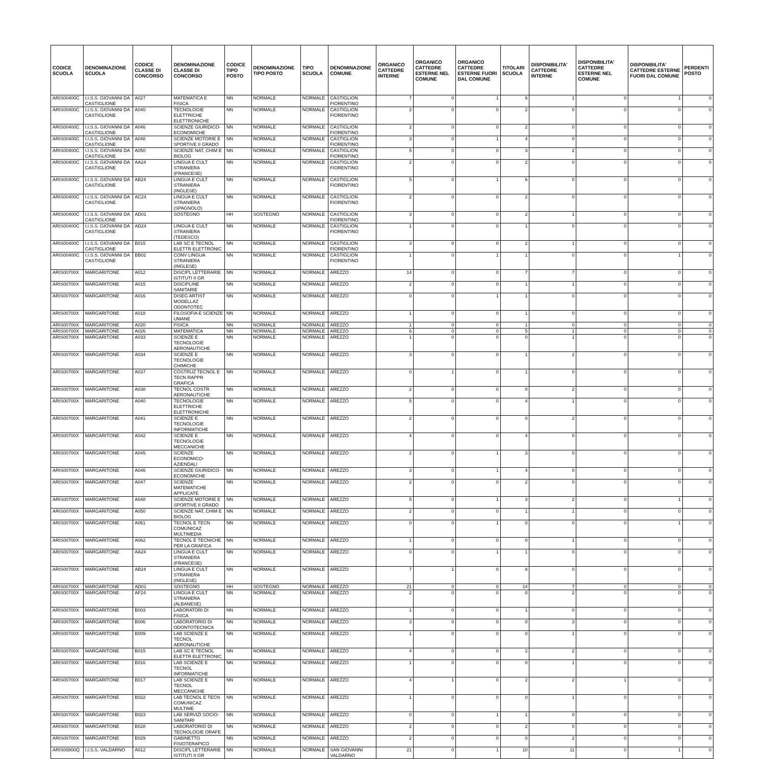| CODICE SCUOLA | DENOMINAZIONE SCUOLA | CODICE CLASSE DI CONCORSO | DENOMINAZIONE CLASSE DI CONCORSO | CODICE TIPO POSTO | DENOMINAZIONE TIPO POSTO | TIPO SCUOLA | DENOMINAZIONE COMUNE | ORGANICO CATTEDRE INTERNE | ORGANICO CATTEDRE ESTERNE NEL COMUNE | ORGANICO CATTEDRE ESTERNE FUORI DAL COMUNE | TITOLARI SCUOLA | DISPONIBILITA' CATTEDRE INTERNE | DISPONIBILITA' CATTEDRE ESTERNE NEL COMUNE | DISPONIBILITA' CATTEDRE ESTERNE FUORI DAL COMUNE | PERDENTI POSTO |
| --- | --- | --- | --- | --- | --- | --- | --- | --- | --- | --- | --- | --- | --- | --- | --- |
| ARIS00400C | I.I.S.S. GIOVANNI DA CASTIGLIONE | A027 | MATEMATICA E FISICA | NN | NORMALE | NORMALE | CASTIGLION FIORENTINO | 7 | 0 | 1 | 6 | 1 | 0 | 1 | 0 |
| ARIS00400C | I.I.S.S. GIOVANNI DA CASTIGLIONE | A040 | TECNOLOGIE ELETTRICHE ELETTRONICHE | NN | NORMALE | NORMALE | CASTIGLION FIORENTINO | 2 | 0 | 0 | 2 | 0 | 0 | 0 | 0 |
| ARIS00400C | I.I.S.S. GIOVANNI DA CASTIGLIONE | A046 | SCIENZE GIURIDICO-ECONOMICHE | NN | NORMALE | NORMALE | CASTIGLION FIORENTINO | 2 | 0 | 0 | 2 | 0 | 0 | 0 | 0 |
| ARIS00400C | I.I.S.S. GIOVANNI DA CASTIGLIONE | A048 | SCIENZE MOTORIE E SPORTIVE II GRADO | NN | NORMALE | NORMALE | CASTIGLION FIORENTINO | 3 | 0 | 1 | 4 | 0 | 0 | 0 | 0 |
| ARIS00400C | I.I.S.S. GIOVANNI DA CASTIGLIONE | A050 | SCIENZE NAT, CHIM E BIOLOG | NN | NORMALE | NORMALE | CASTIGLION FIORENTINO | 5 | 0 | 0 | 3 | 2 | 0 | 0 | 0 |
| ARIS00400C | I.I.S.S. GIOVANNI DA CASTIGLIONE | AA24 | LINGUA E CULT STRANIERA (FRANCESE) | NN | NORMALE | NORMALE | CASTIGLION FIORENTINO | 2 | 0 | 0 | 2 | 0 | 0 | 0 | 0 |
| ARIS00400C | I.I.S.S. GIOVANNI DA CASTIGLIONE | AB24 | LINGUA E CULT STRANIERA (INGLESE) | NN | NORMALE | NORMALE | CASTIGLION FIORENTINO | 5 | 0 | 1 | 6 | 0 | 0 | 0 | 0 |
| ARIS00400C | I.I.S.S. GIOVANNI DA CASTIGLIONE | AC24 | LINGUA E CULT STRANIERA (SPAGNOLO) | NN | NORMALE | NORMALE | CASTIGLION FIORENTINO | 2 | 0 | 0 | 2 | 0 | 0 | 0 | 0 |
| ARIS00400C | I.I.S.S. GIOVANNI DA CASTIGLIONE | AD01 | SOSTEGNO | HH | SOSTEGNO | NORMALE | CASTIGLION FIORENTINO | 3 | 0 | 0 | 2 | 1 | 0 | 0 | 0 |
| ARIS00400C | I.I.S.S. GIOVANNI DA CASTIGLIONE | AD24 | LINGUA E CULT STRANIERA (TEDESCO) | NN | NORMALE | NORMALE | CASTIGLION FIORENTINO | 1 | 0 | 0 | 1 | 0 | 0 | 0 | 0 |
| ARIS00400C | I.I.S.S. GIOVANNI DA CASTIGLIONE | B015 | LAB SC E TECNOL ELETTR ELETTRONIC | NN | NORMALE | NORMALE | CASTIGLION FIORENTINO | 3 | 0 | 0 | 2 | 1 | 0 | 0 | 0 |
| ARIS00400C | I.I.S.S. GIOVANNI DA CASTIGLIONE | BB02 | CONV LINGUA STRANIERA (INGLESE) | NN | NORMALE | NORMALE | CASTIGLION FIORENTINO | 1 | 0 | 1 | 1 | 0 | 0 | 1 | 0 |
| ARIS00700X | MARGARITONE | A012 | DISCIPL LETTERARIE ISTITUTI II GR | NN | NORMALE | NORMALE | AREZZO | 14 | 0 | 0 | 7 | 7 | 0 | 0 | 0 |
| ARIS00700X | MARGARITONE | A015 | DISCIPLINE SANITARIE | NN | NORMALE | NORMALE | AREZZO | 2 | 0 | 0 | 1 | 1 | 0 | 0 | 0 |
| ARIS00700X | MARGARITONE | A016 | DISEG ARTIST MODELLAZ ODONTOTEC | NN | NORMALE | NORMALE | AREZZO | 0 | 0 | 1 | 1 | 0 | 0 | 0 | 0 |
| ARIS00700X | MARGARITONE | A018 | FILOSOFIA E SCIENZE UMANE | NN | NORMALE | NORMALE | AREZZO | 1 | 0 | 0 | 1 | 0 | 0 | 0 | 0 |
| ARIS00700X | MARGARITONE | A020 | FISICA | NN | NORMALE | NORMALE | AREZZO | 1 | 0 | 0 | 1 | 0 | 0 | 0 | 0 |
| ARIS00700X | MARGARITONE | A026 | MATEMATICA | NN | NORMALE | NORMALE | AREZZO | 6 | 0 | 0 | 5 | 1 | 0 | 0 | 0 |
| ARIS00700X | MARGARITONE | A033 | SCIENZE E TECNOLOGIE AERONAUTICHE | NN | NORMALE | NORMALE | AREZZO | 1 | 0 | 0 | 0 | 1 | 0 | 0 | 0 |
| ARIS00700X | MARGARITONE | A034 | SCIENZE E TECNOLOGIE CHIMICHE | NN | NORMALE | NORMALE | AREZZO | 3 | 0 | 0 | 1 | 2 | 0 | 0 | 0 |
| ARIS00700X | MARGARITONE | A037 | COSTRUZ TECNOL E TECN RAPPR GRAFICA | NN | NORMALE | NORMALE | AREZZO | 0 | 1 | 0 | 1 | 0 | 0 | 0 | 0 |
| ARIS00700X | MARGARITONE | A038 | TECNOL COSTR AERONAUTICHE | NN | NORMALE | NORMALE | AREZZO | 2 | 0 | 0 | 0 | 2 | 0 | 0 | 0 |
| ARIS00700X | MARGARITONE | A040 | TECNOLOGIE ELETTRICHE ELETTRONICHE | NN | NORMALE | NORMALE | AREZZO | 5 | 0 | 0 | 4 | 1 | 0 | 0 | 0 |
| ARIS00700X | MARGARITONE | A041 | SCIENZE E TECNOLOGIE INFORMATICHE | NN | NORMALE | NORMALE | AREZZO | 2 | 0 | 0 | 0 | 2 | 0 | 0 | 0 |
| ARIS00700X | MARGARITONE | A042 | SCIENZE E TECNOLOGIE MECCANICHE | NN | NORMALE | NORMALE | AREZZO | 4 | 0 | 0 | 4 | 0 | 0 | 0 | 0 |
| ARIS00700X | MARGARITONE | A045 | SCIENZE ECONOMICO-AZIENDALI | NN | NORMALE | NORMALE | AREZZO | 2 | 0 | 1 | 3 | 0 | 0 | 0 | 0 |
| ARIS00700X | MARGARITONE | A046 | SCIENZE GIURIDICO-ECONOMICHE | NN | NORMALE | NORMALE | AREZZO | 3 | 0 | 1 | 4 | 0 | 0 | 0 | 0 |
| ARIS00700X | MARGARITONE | A047 | SCIENZE MATEMATICHE APPLICATE | NN | NORMALE | NORMALE | AREZZO | 2 | 0 | 0 | 2 | 0 | 0 | 0 | 0 |
| ARIS00700X | MARGARITONE | A048 | SCIENZE MOTORIE E SPORTIVE II GRADO | NN | NORMALE | NORMALE | AREZZO | 5 | 0 | 1 | 3 | 2 | 0 | 1 | 0 |
| ARIS00700X | MARGARITONE | A050 | SCIENZE NAT, CHIM E BIOLOG | NN | NORMALE | NORMALE | AREZZO | 2 | 0 | 0 | 1 | 1 | 0 | 0 | 0 |
| ARIS00700X | MARGARITONE | A061 | TECNOL E TECN COMUNICAZ MULTIMEDIA | NN | NORMALE | NORMALE | AREZZO | 0 | 0 | 1 | 0 | 0 | 0 | 1 | 0 |
| ARIS00700X | MARGARITONE | A062 | TECNOL E TECNICHE PER LA GRAFICA | NN | NORMALE | NORMALE | AREZZO | 1 | 0 | 0 | 0 | 1 | 0 | 0 | 0 |
| ARIS00700X | MARGARITONE | AA24 | LINGUA E CULT STRANIERA (FRANCESE) | NN | NORMALE | NORMALE | AREZZO | 0 | 0 | 1 | 1 | 0 | 0 | 0 | 0 |
| ARIS00700X | MARGARITONE | AB24 | LINGUA E CULT STRANIERA (INGLESE) | NN | NORMALE | NORMALE | AREZZO | 7 | 1 | 0 | 8 | 0 | 0 | 0 | 0 |
| ARIS00700X | MARGARITONE | AD01 | SOSTEGNO | HH | SOSTEGNO | NORMALE | AREZZO | 21 | 0 | 0 | 14 | 7 | 0 | 0 | 0 |
| ARIS00700X | MARGARITONE | AF24 | LINGUA E CULT STRANIERA (ALBANESE) | NN | NORMALE | NORMALE | AREZZO | 2 | 0 | 0 | 0 | 2 | 0 | 0 | 0 |
| ARIS00700X | MARGARITONE | B003 | LABORATORI DI FISICA | NN | NORMALE | NORMALE | AREZZO | 1 | 0 | 0 | 1 | 0 | 0 | 0 | 0 |
| ARIS00700X | MARGARITONE | B006 | LABORATORIO DI ODONTOTECNICA | NN | NORMALE | NORMALE | AREZZO | 3 | 0 | 0 | 0 | 3 | 0 | 0 | 0 |
| ARIS00700X | MARGARITONE | B009 | LAB SCIENZE E TECNOL AERONAUTICHE | NN | NORMALE | NORMALE | AREZZO | 1 | 0 | 0 | 0 | 1 | 0 | 0 | 0 |
| ARIS00700X | MARGARITONE | B015 | LAB SC E TECNOL ELETTR ELETTRONIC | NN | NORMALE | NORMALE | AREZZO | 4 | 0 | 0 | 2 | 2 | 0 | 0 | 0 |
| ARIS00700X | MARGARITONE | B016 | LAB SCIENZE E TECNOL INFORMATICHE | NN | NORMALE | NORMALE | AREZZO | 1 | 0 | 0 | 0 | 1 | 0 | 0 | 0 |
| ARIS00700X | MARGARITONE | B017 | LAB SCIENZE E TECNOL MECCANICHE | NN | NORMALE | NORMALE | AREZZO | 4 | 1 | 0 | 2 | 2 | 1 | 0 | 0 |
| ARIS00700X | MARGARITONE | B022 | LAB TECNOL E TECN COMUNICAZ MULTIME | NN | NORMALE | NORMALE | AREZZO | 1 | 0 | 0 | 0 | 1 | 0 | 0 | 0 |
| ARIS00700X | MARGARITONE | B023 | LAB SERVIZI SOCIO-SANITARI | NN | NORMALE | NORMALE | AREZZO | 0 | 0 | 1 | 1 | 0 | 0 | 0 | 0 |
| ARIS00700X | MARGARITONE | B028 | LABORATORIO DI TECNOLOGIE ORAFE | NN | NORMALE | NORMALE | AREZZO | 2 | 0 | 0 | 2 | 0 | 0 | 0 | 0 |
| ARIS00700X | MARGARITONE | B029 | GABINETTO FISIOTERAPICO | NN | NORMALE | NORMALE | AREZZO | 2 | 0 | 0 | 0 | 2 | 0 | 0 | 0 |
| ARIS00800Q | I.I.S.S. VALDARNO | A012 | DISCIPL LETTERARIE ISTITUTI II GR | NN | NORMALE | NORMALE | SAN GIOVANNI VALDARNO | 21 | 0 | 1 | 10 | 11 | 0 | 1 | 0 |